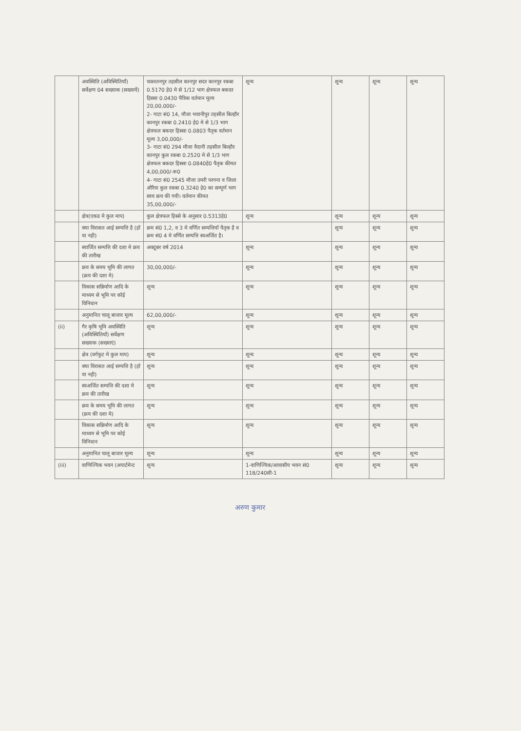| | अवस्थिति (अविस्थितियाँ) सर्वेक्षण 04 सख्याक (सख्यायें) | चकरतनपुर तहसील कानपुर सदर कानपुर रकबा 0.5170 हे0 मे से 1/12 भाग क्षेत्रफल बकदर हिस्सा 0.0430 पैत्रिक वर्तमान मूल्य 20,00,000/- 2- गाटा सं0 14, मौजा भवानीपुर तहसील बिल्हौर कानपुर रकबा 0.2410 हे0 मे से 1/3 भाग क्षेत्रफल बकदर हिस्सा 0.0803 पैतृक वर्तमान मूल्य 3,00,000/- 3- गाटा सं0 294 मौजा वैदानी तहसील बिल्हौर कानपुर कुल रकबा 0.2520 मे से 1/3 भाग क्षेत्रफल बकदर हिस्सा 0.0840हे0 पैतृक कीमत 4,00,000/-रू0 4- गाटा सं0 2545 मौजा उमरी परगना व जिला औरैया कुल रकबा 0.3240 हे0 का सम्पूर्ण भाग स्वय क्रय की गयी। वर्तमान कीमत 35,00,000/- | शून्य | शून्य | शून्य | शून्य |
| | क्षेत्र(एकड मे कुल माप) | कुल क्षेत्रफल हिस्से के अनुसार 0.5313हे0 | शून्य | शून्य | शून्य | शून्य |
| | क्या विरासत आई सम्पत्ति है (हॉ या नही) | क्रम सं0 1,2, व 3 मे वर्णित सम्पत्तियॉ पैतृक है व क्रम सं0 4 मे वर्णित सम्पत्ति स्वअर्जित है। | | शून्य | शून्य | शून्य |
| | स्वार्जित सम्पत्ति की दशा मे क्रय की तारीख | अक्टूबर वर्ष 2014 | शून्य | शून्य | शून्य | शून्य |
| | क्रय के समय भूमि की लागत (क्रय की दशा मे) | 30,00,000/- | शून्य | शून्य | शून्य | शून्य |
| | विकास सन्निर्माण आदि के माध्यम से भूमि पर कोई विनिधान | शून्य | शून्य | शून्य | शून्य | शून्य |
| | अनुमानित चालू बाजार मूल्य | 62,00,000/- | शून्य | शून्य | शून्य | शून्य |
| (ii) | गैर कृषि भूमि अवस्थिति (अविस्थितियाँ) सर्वेक्षण सख्याक (सख्याएं) | शून्य | शून्य | शून्य | शून्य | शून्य |
| | क्षेत्र (वर्गफुट मे कुल माप) | शून्य | शून्य | शून्य | शून्य | शून्य |
| | क्या विरासत आई सम्पत्ति है (हॉ या नही) | शून्य | शून्य | शून्य | शून्य | शून्य |
| | स्वअर्जित सम्पत्ति की दशा मे क्रय की तारीख | शून्य | शून्य | शून्य | शून्य | शून्य |
| | क्रय के समय भूमि की लागत (क्रय की दशा मे) | शून्य | शून्य | शून्य | शून्य | शून्य |
| | विकास सन्निर्माण आदि के माध्यम से भूमि पर कोई विनिधान | शून्य | शून्य | शून्य | शून्य | शून्य |
| | अनुमानित चालू बाजार मूल्य | शून्य | शून्य | शून्य | शून्य | शून्य |
| (iii) | वाणिज्यिक भवन (अपार्टमेन्ट | शून्य | 1-वाणिज्यिक/आवासीय भवन सं0 118/240सी-1 | शून्य | शून्य | शून्य |
अरुण कुमार